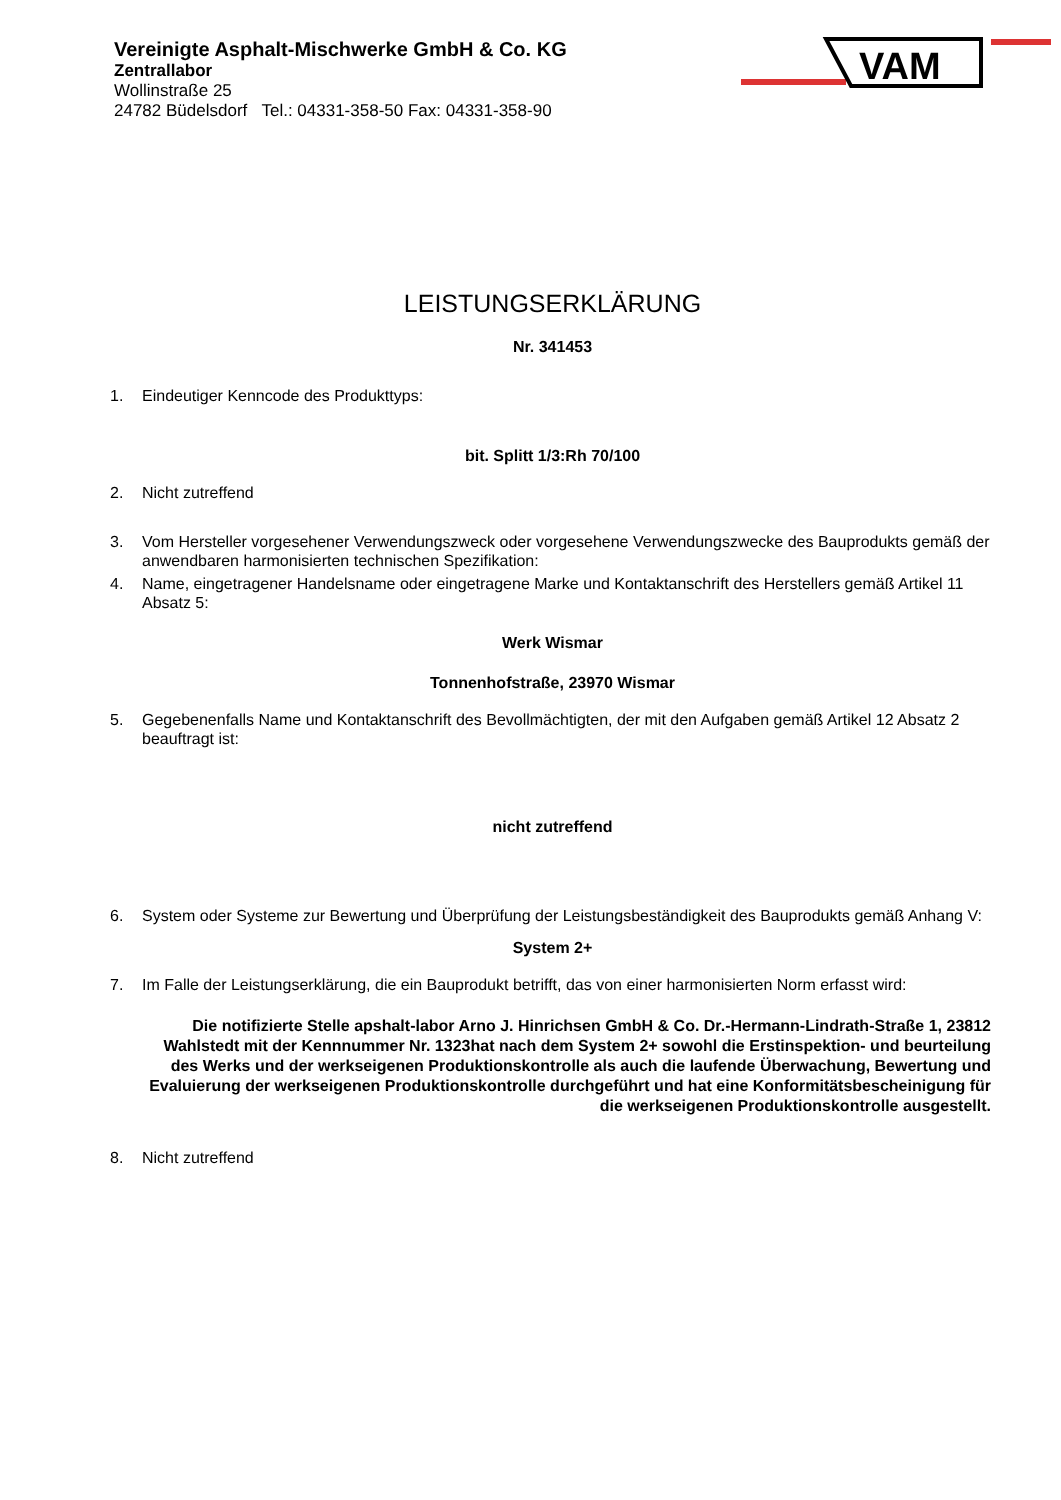Vereinigte Asphalt-Mischwerke GmbH & Co. KG
Zentrallabor
Wollinstraße 25
24782 Büdelsdorf Tel.: 04331-358-50 Fax: 04331-358-90
VAM
LEISTUNGSERKLÄRUNG
Nr. 341453
1. Eindeutiger Kenncode des Produkttyps:
bit. Splitt 1/3:Rh 70/100
2. Nicht zutreffend
3. Vom Hersteller vorgesehener Verwendungszweck oder vorgesehene Verwendungszwecke des Bauprodukts gemäß der anwendbaren harmonisierten technischen Spezifikation:
4. Name, eingetragener Handelsname oder eingetragene Marke und Kontaktanschrift des Herstellers gemäß Artikel 11 Absatz 5:
Werk Wismar
Tonnenhofstraße, 23970 Wismar
5. Gegebenenfalls Name und Kontaktanschrift des Bevollmächtigten, der mit den Aufgaben gemäß Artikel 12 Absatz 2 beauftragt ist:
nicht zutreffend
6. System oder Systeme zur Bewertung und Überprüfung der Leistungsbeständigkeit des Bauprodukts gemäß Anhang V:
System 2+
7. Im Falle der Leistungserklärung, die ein Bauprodukt betrifft, das von einer harmonisierten Norm erfasst wird:
Die notifizierte Stelle apshalt-labor Arno J. Hinrichsen GmbH & Co. Dr.-Hermann-Lindrath-Straße 1, 23812 Wahlstedt mit der Kennnummer Nr. 1323hat nach dem System 2+ sowohl die Erstinspektion- und beurteilung des Werks und der werkseigenen Produktionskontrolle als auch die laufende Überwachung, Bewertung und Evaluierung der werkseigenen Produktionskontrolle durchgeführt und hat eine Konformitätsbescheinigung für die werkseigenen Produktionskontrolle ausgestellt.
8. Nicht zutreffend